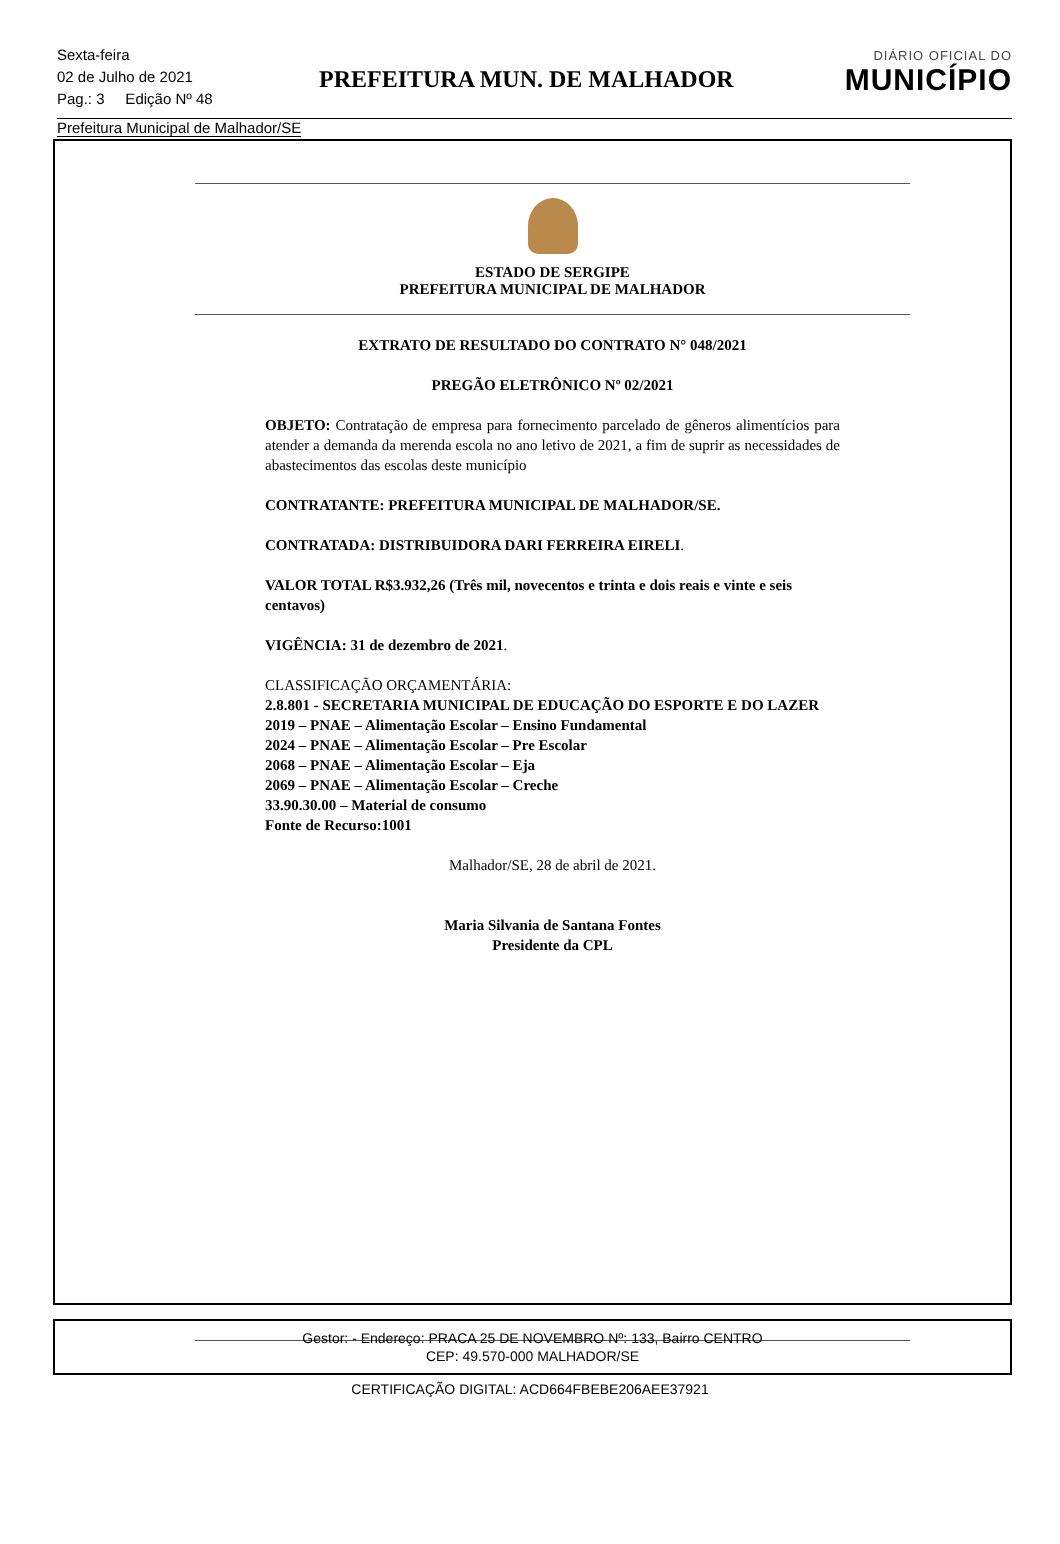Sexta-feira
02 de Julho de 2021
Pag.: 3 Edição Nº 48
PREFEITURA MUN. DE MALHADOR
DIÁRIO OFICIAL DO
MUNICÍPIO
Prefeitura Municipal de Malhador/SE
ESTADO DE SERGIPE
PREFEITURA MUNICIPAL DE MALHADOR
EXTRATO DE RESULTADO DO CONTRATO N° 048/2021
PREGÃO ELETRÔNICO Nº 02/2021
OBJETO: Contratação de empresa para fornecimento parcelado de gêneros alimentícios para atender a demanda da merenda escola no ano letivo de 2021, a fim de suprir as necessidades de abastecimentos das escolas deste município
CONTRATANTE: PREFEITURA MUNICIPAL DE MALHADOR/SE.
CONTRATADA: DISTRIBUIDORA DARI FERREIRA EIRELI.
VALOR TOTAL R$3.932,26 (Três mil, novecentos e trinta e dois reais e vinte e seis centavos)
VIGÊNCIA: 31 de dezembro de 2021.
CLASSIFICAÇÃO ORÇAMENTÁRIA:
2.8.801 - SECRETARIA MUNICIPAL DE EDUCAÇÃO DO ESPORTE E DO LAZER
2019 – PNAE – Alimentação Escolar – Ensino Fundamental
2024 – PNAE – Alimentação Escolar – Pre Escolar
2068 – PNAE – Alimentação Escolar – Eja
2069 – PNAE – Alimentação Escolar – Creche
33.90.30.00 – Material de consumo
Fonte de Recurso:1001
Malhador/SE, 28 de abril de 2021.
Maria Silvania de Santana Fontes
Presidente da CPL
Gestor: - Endereço: PRACA 25 DE NOVEMBRO Nº: 133, Bairro CENTRO
CEP: 49.570-000 MALHADOR/SE
CERTIFICAÇÃO DIGITAL: ACD664FBEBE206AEE37921